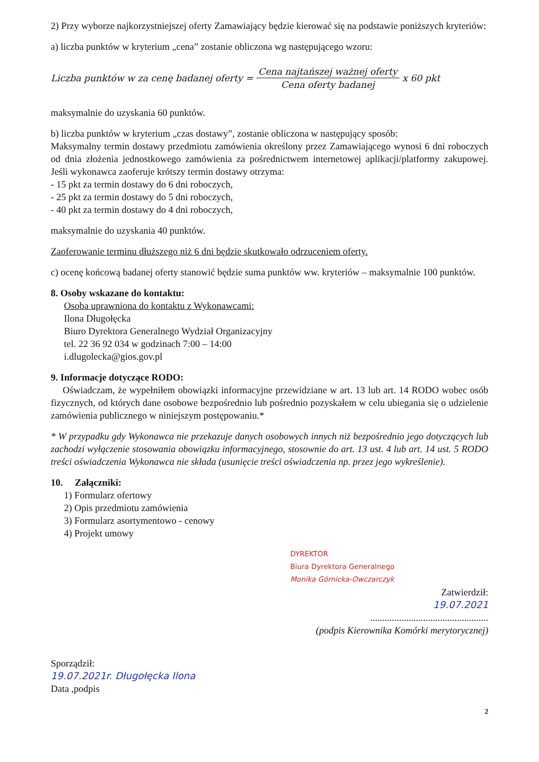2) Przy wyborze najkorzystniejszej oferty Zamawiający będzie kierować się na podstawie poniższych kryteriów:
a) liczba punktów w kryterium „cena” zostanie obliczona wg następującego wzoru:
Liczba punktów w za cenę badanej oferty = Cena najtańszej ważnej oferty Cena oferty badanej x 60 pkt
maksymalnie do uzyskania 60 punktów.
b) liczba punktów w kryterium „czas dostawy”, zostanie obliczona w następujący sposób:
Maksymalny termin dostawy przedmiotu zamówienia określony przez Zamawiającego wynosi 6 dni roboczych od dnia złożenia jednostkowego zamówienia za pośrednictwem internetowej aplikacji/platformy zakupowej. Jeśli wykonawca zaoferuje krótszy termin dostawy otrzyma:
- 15 pkt za termin dostawy do 6 dni roboczych,
- 25 pkt za termin dostawy do 5 dni roboczych,
- 40 pkt za termin dostawy do 4 dni roboczych,
maksymalnie do uzyskania 40 punktów.
Zaoferowanie terminu dłuższego niż 6 dni będzie skutkowało odrzuceniem oferty.
c) ocenę końcową badanej oferty stanowić będzie suma punktów ww. kryteriów – maksymalnie 100 punktów.
8. Osoby wskazane do kontaktu:
Osoba uprawniona do kontaktu z Wykonawcami:
Ilona Długołęcka
Biuro Dyrektora Generalnego Wydział Organizacyjny
tel. 22 36 92 034 w godzinach 7:00 – 14:00
i.dlugolecka@gios.gov.pl
9. Informacje dotyczące RODO:
Oświadczam, że wypełniłem obowiązki informacyjne przewidziane w art. 13 lub art. 14 RODO wobec osób fizycznych, od których dane osobowe bezpośrednio lub pośrednio pozyskałem w celu ubiegania się o udzielenie zamówienia publicznego w niniejszym postępowaniu.*
* W przypadku gdy Wykonawca nie przekazuje danych osobowych innych niż bezpośrednio jego dotyczących lub zachodzi wyłączenie stosowania obowiązku informacyjnego, stosownie do art. 13 ust. 4 lub art. 14 ust. 5 RODO treści oświadczenia Wykonawca nie składa (usunięcie treści oświadczenia np. przez jego wykreślenie).
10. Załączniki:
1) Formularz ofertowy
2) Opis przedmiotu zamówienia
3) Formularz asortymentowo - cenowy
4) Projekt umowy
DYREKTOR
Biura Dyrektora Generalnego
Monika Górnicka-Owczarczyk
Zatwierdził:
19.07.2021
.................................................
(podpis Kierownika Komórki merytorycznej)
Sporządził:
19.07.2021r. Długołęcka Ilona
Data ,podpis
2